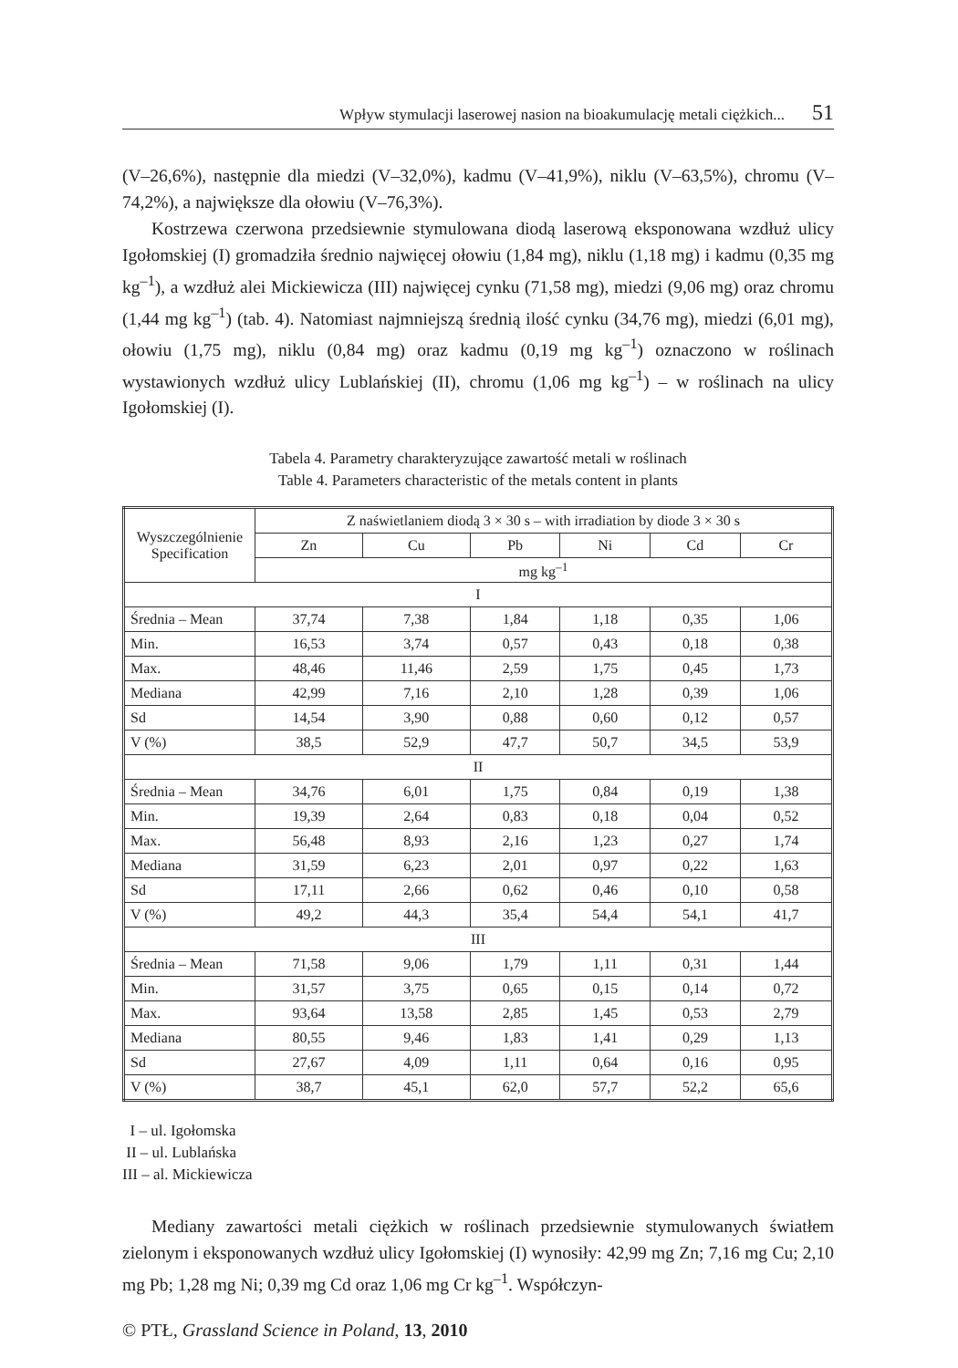Wpływ stymulacji laserowej nasion na bioakumulację metali ciężkich... 51
(V–26,6%), następnie dla miedzi (V–32,0%), kadmu (V–41,9%), niklu (V–63,5%), chromu (V–74,2%), a największe dla ołowiu (V–76,3%).
Kostrzewa czerwona przedsiewnie stymulowana diodą laserową eksponowana wzdłuż ulicy Igołomskiej (I) gromadziła średnio najwięcej ołowiu (1,84 mg), niklu (1,18 mg) i kadmu (0,35 mg kg<sup>–1</sup>), a wzdłuż alei Mickiewicza (III) najwięcej cynku (71,58 mg), miedzi (9,06 mg) oraz chromu (1,44 mg kg<sup>–1</sup>) (tab. 4). Natomiast najmniejszą średnią ilość cynku (34,76 mg), miedzi (6,01 mg), ołowiu (1,75 mg), niklu (0,84 mg) oraz kadmu (0,19 mg kg<sup>–1</sup>) oznaczono w roślinach wystawionych wzdłuż ulicy Lublańskiej (II), chromu (1,06 mg kg<sup>–1</sup>) – w roślinach na ulicy Igołomskiej (I).
Tabela 4. Parametry charakteryzujące zawartość metali w roślinach
Table 4. Parameters characteristic of the metals content in plants
| Wyszczególnienie Specification | Z naświetlaniem diodą 3 × 30 s – with irradiation by diode 3 × 30 s | | | | | |
| --- | --- | --- | --- | --- | --- | --- |
| | Zn | Cu | Pb | Ni | Cd | Cr |
| | mg kg<sup>–1</sup> | | | | | |
| I | | | | | | |
| Średnia – Mean | 37,74 | 7,38 | 1,84 | 1,18 | 0,35 | 1,06 |
| Min. | 16,53 | 3,74 | 0,57 | 0,43 | 0,18 | 0,38 |
| Max. | 48,46 | 11,46 | 2,59 | 1,75 | 0,45 | 1,73 |
| Mediana | 42,99 | 7,16 | 2,10 | 1,28 | 0,39 | 1,06 |
| Sd | 14,54 | 3,90 | 0,88 | 0,60 | 0,12 | 0,57 |
| V (%) | 38,5 | 52,9 | 47,7 | 50,7 | 34,5 | 53,9 |
| II | | | | | | |
| Średnia – Mean | 34,76 | 6,01 | 1,75 | 0,84 | 0,19 | 1,38 |
| Min. | 19,39 | 2,64 | 0,83 | 0,18 | 0,04 | 0,52 |
| Max. | 56,48 | 8,93 | 2,16 | 1,23 | 0,27 | 1,74 |
| Mediana | 31,59 | 6,23 | 2,01 | 0,97 | 0,22 | 1,63 |
| Sd | 17,11 | 2,66 | 0,62 | 0,46 | 0,10 | 0,58 |
| V (%) | 49,2 | 44,3 | 35,4 | 54,4 | 54,1 | 41,7 |
| III | | | | | | |
| Średnia – Mean | 71,58 | 9,06 | 1,79 | 1,11 | 0,31 | 1,44 |
| Min. | 31,57 | 3,75 | 0,65 | 0,15 | 0,14 | 0,72 |
| Max. | 93,64 | 13,58 | 2,85 | 1,45 | 0,53 | 2,79 |
| Mediana | 80,55 | 9,46 | 1,83 | 1,41 | 0,29 | 1,13 |
| Sd | 27,67 | 4,09 | 1,11 | 0,64 | 0,16 | 0,95 |
| V (%) | 38,7 | 45,1 | 62,0 | 57,7 | 52,2 | 65,6 |
I – ul. Igołomska
II – ul. Lublańska
III – al. Mickiewicza
Mediany zawartości metali ciężkich w roślinach przedsiewnie stymulowanych światłem zielonym i eksponowanych wzdłuż ulicy Igołomskiej (I) wynosiły: 42,99 mg Zn; 7,16 mg Cu; 2,10 mg Pb; 1,28 mg Ni; 0,39 mg Cd oraz 1,06 mg Cr kg<sup>–1</sup>. Współczyn-
© PTŁ, Grassland Science in Poland, 13, 2010